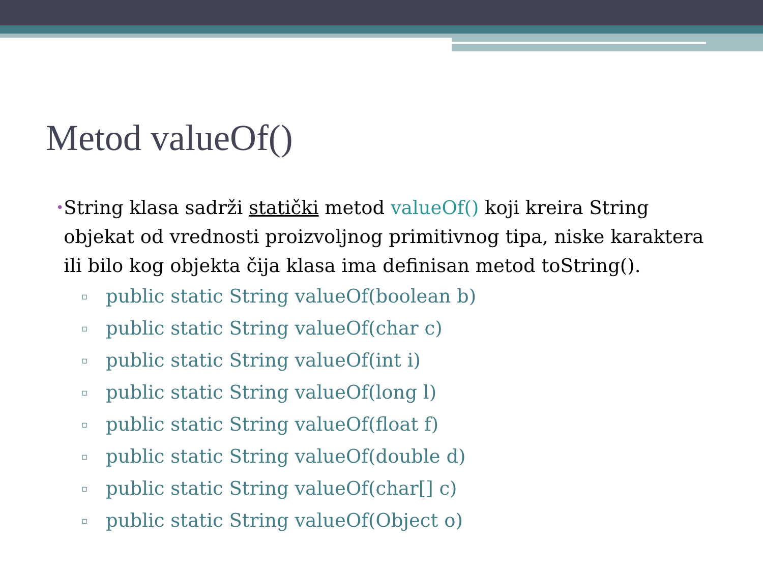Metod valueOf()
• String klasa sadrži statički metod valueOf() koji kreira String objekat od vrednosti proizvoljnog primitivnog tipa, niske karaktera ili bilo kog objekta čija klasa ima definisan metod toString().
▫ public static String valueOf(boolean b)
▫ public static String valueOf(char c)
▫ public static String valueOf(int i)
▫ public static String valueOf(long l)
▫ public static String valueOf(float f)
▫ public static String valueOf(double d)
▫ public static String valueOf(char[] c)
▫ public static String valueOf(Object o)